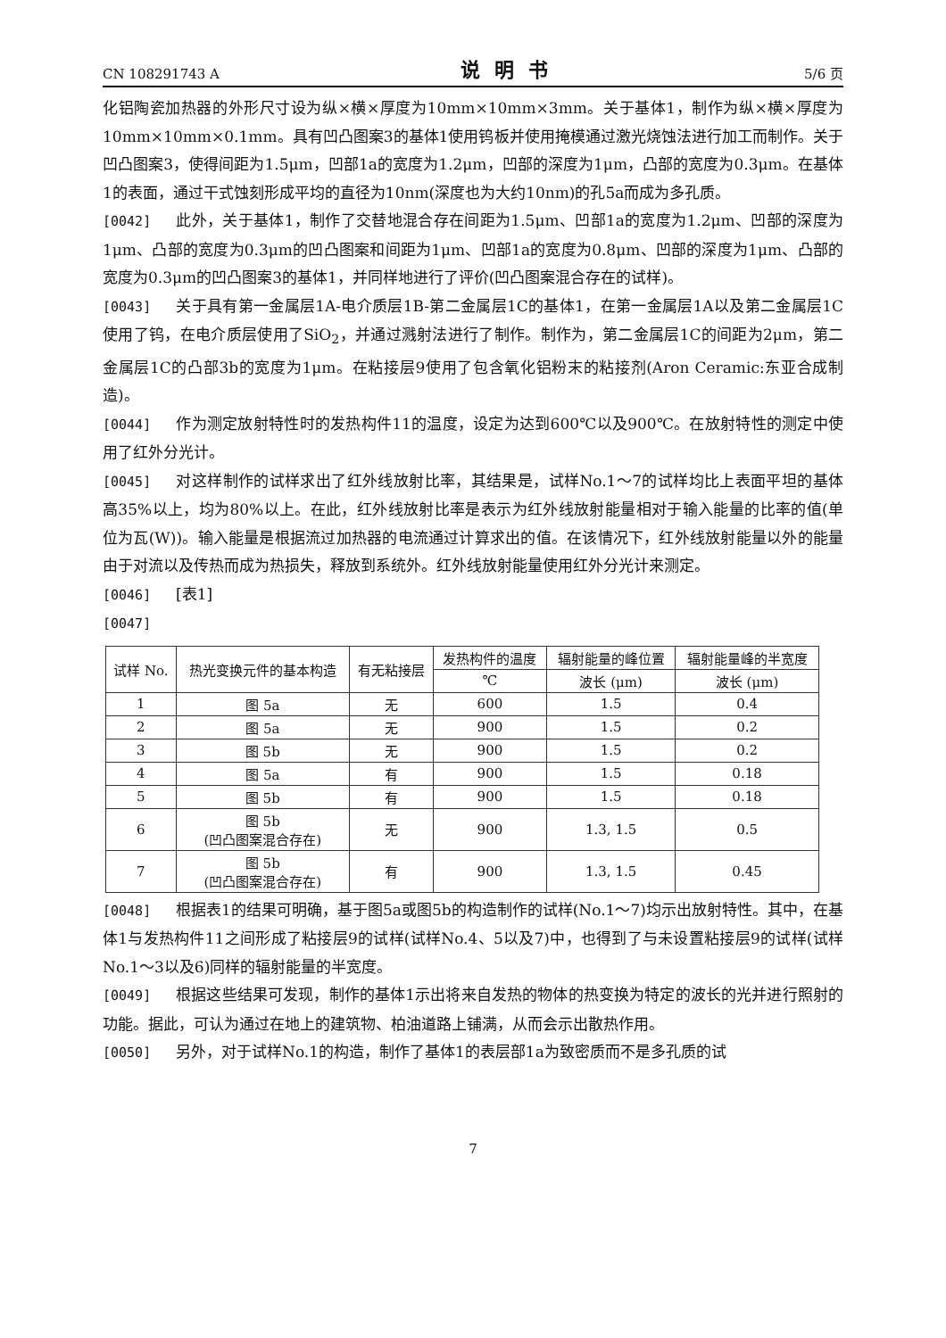CN 108291743 A 说明书 5/6 页
化铝陶瓷加热器的外形尺寸设为纵×横×厚度为10mm×10mm×3mm。关于基体1，制作为纵×横×厚度为10mm×10mm×0.1mm。具有凹凸图案3的基体1使用钨板并使用掩模通过激光烧蚀法进行加工而制作。关于凹凸图案3，使得间距为1.5μm，凹部1a的宽度为1.2μm，凹部的深度为1μm，凸部的宽度为0.3μm。在基体1的表面，通过干式蚀刻形成平均的直径为10nm(深度也为大约10nm)的孔5a而成为多孔质。
[0042] 此外，关于基体1，制作了交替地混合存在间距为1.5μm、凹部1a的宽度为1.2μm、凹部的深度为1μm、凸部的宽度为0.3μm的凹凸图案和间距为1μm、凹部1a的宽度为0.8μm、凹部的深度为1μm、凸部的宽度为0.3μm的凹凸图案3的基体1，并同样地进行了评价(凹凸图案混合存在的试样)。
[0043] 关于具有第一金属层1A-电介质层1B-第二金属层1C的基体1，在第一金属层1A以及第二金属层1C使用了钨，在电介质层使用了SiO<sub>2</sub>，并通过溅射法进行了制作。制作为，第二金属层1C的间距为2μm，第二金属层1C的凸部3b的宽度为1μm。在粘接层9使用了包含氧化铝粉末的粘接剂(Aron Ceramic:东亚合成制造)。
[0044] 作为测定放射特性时的发热构件11的温度，设定为达到600℃以及900℃。在放射特性的测定中使用了红外分光计。
[0045] 对这样制作的试样求出了红外线放射比率，其结果是，试样No.1～7的试样均比上表面平坦的基体高35%以上，均为80%以上。在此，红外线放射比率是表示为红外线放射能量相对于输入能量的比率的值(单位为瓦(W))。输入能量是根据流过加热器的电流通过计算求出的值。在该情况下，红外线放射能量以外的能量由于对流以及传热而成为热损失，释放到系统外。红外线放射能量使用红外分光计来测定。
[0046] [表1]
[0047]
| 试样 No. | 热光变换元件的基本构造 | 有无粘接层 | 发热构件的温度 | 辐射能量的峰位置 | 辐射能量峰的半宽度 |
| --- | --- | --- | --- | --- | --- |
| | | | ℃ | 波长 (μm) | 波长 (μm) |
| 1 | 图 5a | 无 | 600 | 1.5 | 0.4 |
| 2 | 图 5a | 无 | 900 | 1.5 | 0.2 |
| 3 | 图 5b | 无 | 900 | 1.5 | 0.2 |
| 4 | 图 5a | 有 | 900 | 1.5 | 0.18 |
| 5 | 图 5b | 有 | 900 | 1.5 | 0.18 |
| 6 | 图 5b (凹凸图案混合存在) | 无 | 900 | 1.3, 1.5 | 0.5 |
| 7 | 图 5b (凹凸图案混合存在) | 有 | 900 | 1.3, 1.5 | 0.45 |
[0048] 根据表1的结果可明确，基于图5a或图5b的构造制作的试样(No.1～7)均示出放射特性。其中，在基体1与发热构件11之间形成了粘接层9的试样(试样No.4、5以及7)中，也得到了与未设置粘接层9的试样(试样No.1～3以及6)同样的辐射能量的半宽度。
[0049] 根据这些结果可发现，制作的基体1示出将来自发热的物体的热变换为特定的波长的光并进行照射的功能。据此，可认为通过在地上的建筑物、柏油道路上铺满，从而会示出散热作用。
[0050] 另外，对于试样No.1的构造，制作了基体1的表层部1a为致密质而不是多孔质的试
7